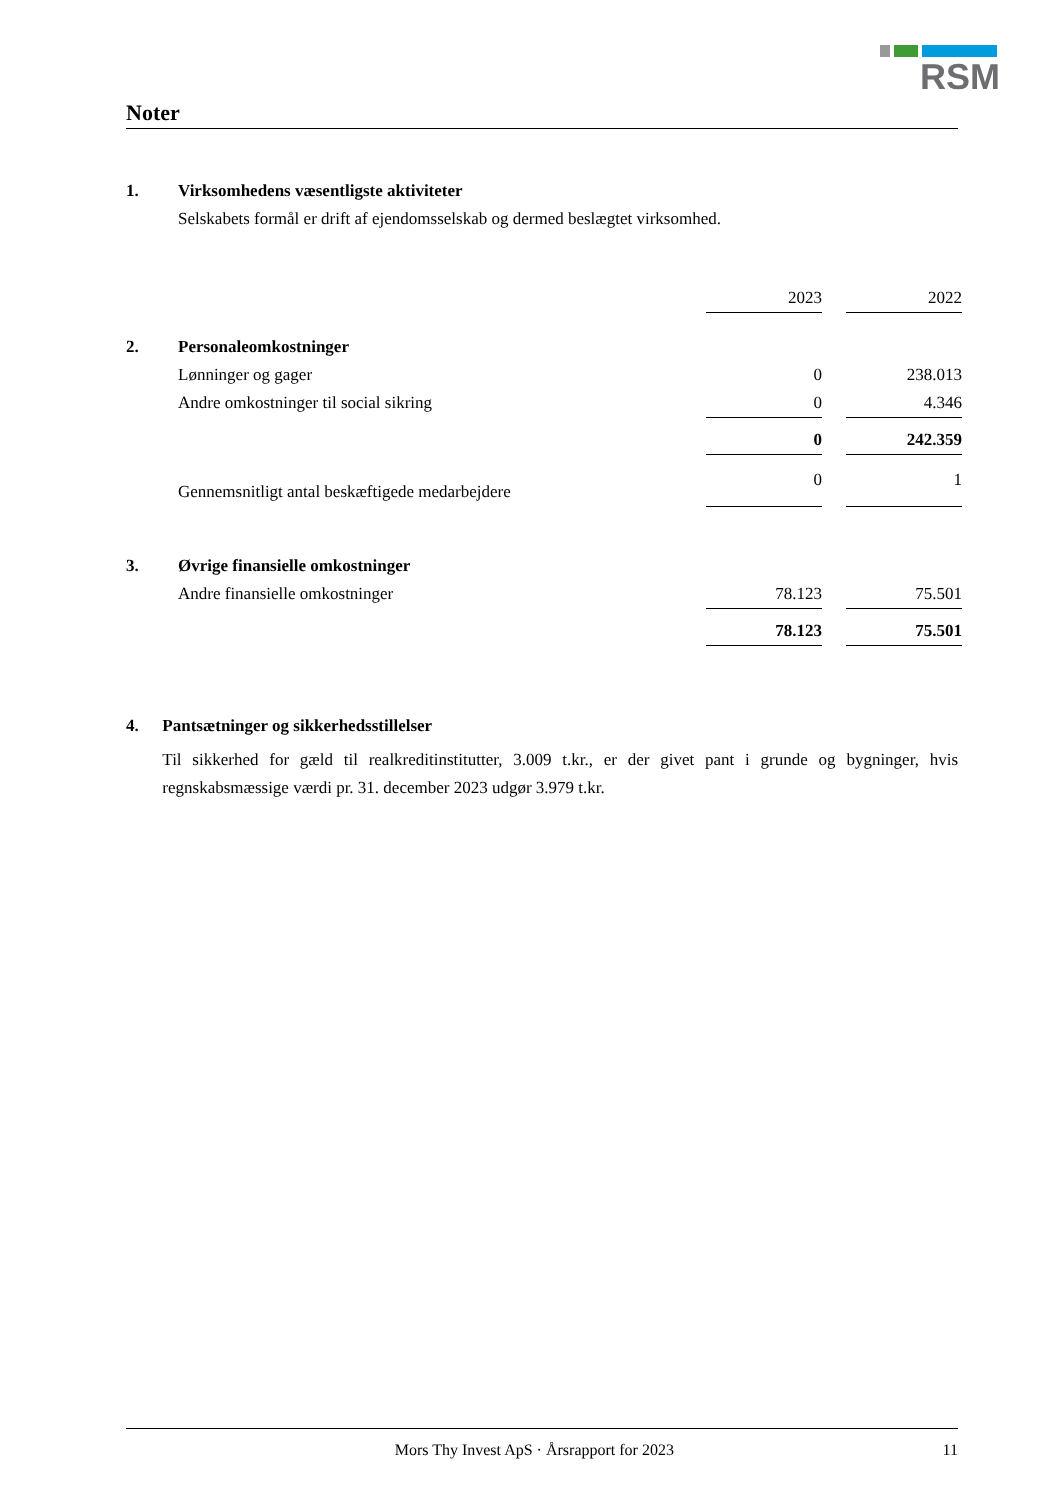RSM
Noter
1. Virksomhedens væsentligste aktiviteter
Selskabets formål er drift af ejendomsselskab og dermed beslægtet virksomhed.
| | | 2023 | | 2022 |
| 2. | Personaleomkostninger | | | |
| | Lønninger og gager | 0 | | 238.013 |
| | Andre omkostninger til social sikring | 0 | | 4.346 |
| | | 0 | | 242.359 |
| | Gennemsnitligt antal beskæftigede medarbejdere | 0 | | 1 |
| 3. | Øvrige finansielle omkostninger | | | |
| | Andre finansielle omkostninger | 78.123 | | 75.501 |
| | | 78.123 | | 75.501 |
4. Pantsætninger og sikkerhedsstillelser
Til sikkerhed for gæld til realkreditinstitutter, 3.009 t.kr., er der givet pant i grunde og bygninger, hvis regnskabsmæssige værdi pr. 31. december 2023 udgør 3.979 t.kr.
Mors Thy Invest ApS · Årsrapport for 2023
11